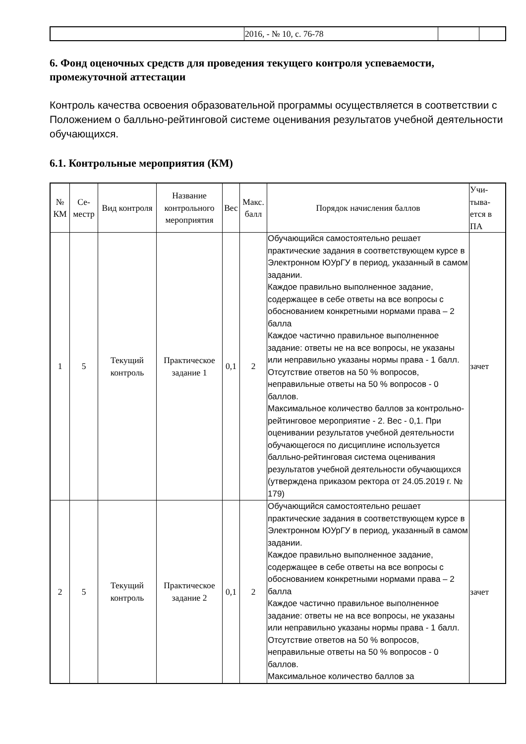| | 2016, - № 10, с. 76-78 | | |
6. Фонд оценочных средств для проведения текущего контроля успеваемости, промежуточной аттестации
Контроль качества освоения образовательной программы осуществляется в соответствии с Положением о балльно-рейтинговой системе оценивания результатов учебной деятельности обучающихся.
6.1. Контрольные мероприятия (КМ)
| № КМ | Се-местр | Вид контроля | Название контрольного мероприятия | Вес | Макс. балл | Порядок начисления баллов | Учи-тыва-ется в ПА |
| --- | --- | --- | --- | --- | --- | --- | --- |
| 1 | 5 | Текущий контроль | Практическое задание 1 | 0,1 | 2 | Обучающийся самостоятельно решает практические задания в соответствующем курсе в Электронном ЮУрГУ в период, указанный в самом задании. Каждое правильно выполненное задание, содержащее в себе ответы на все вопросы с обоснованием конкретными нормами права – 2 балла Каждое частично правильное выполненное задание: ответы не на все вопросы, не указаны или неправильно указаны нормы права - 1 балл. Отсутствие ответов на 50 % вопросов, неправильные ответы на 50 % вопросов - 0 баллов. Максимальное количество баллов за контрольно-рейтинговое мероприятие - 2. Вес - 0,1. При оценивании результатов учебной деятельности обучающегося по дисциплине используется балльно-рейтинговая система оценивания результатов учебной деятельности обучающихся (утверждена приказом ректора от 24.05.2019 г. № 179) | зачет |
| 2 | 5 | Текущий контроль | Практическое задание 2 | 0,1 | 2 | Обучающийся самостоятельно решает практические задания в соответствующем курсе в Электронном ЮУрГУ в период, указанный в самом задании. Каждое правильно выполненное задание, содержащее в себе ответы на все вопросы с обоснованием конкретными нормами права – 2 балла Каждое частично правильное выполненное задание: ответы не на все вопросы, не указаны или неправильно указаны нормы права - 1 балл. Отсутствие ответов на 50 % вопросов, неправильные ответы на 50 % вопросов - 0 баллов. Максимальное количество баллов за | зачет |